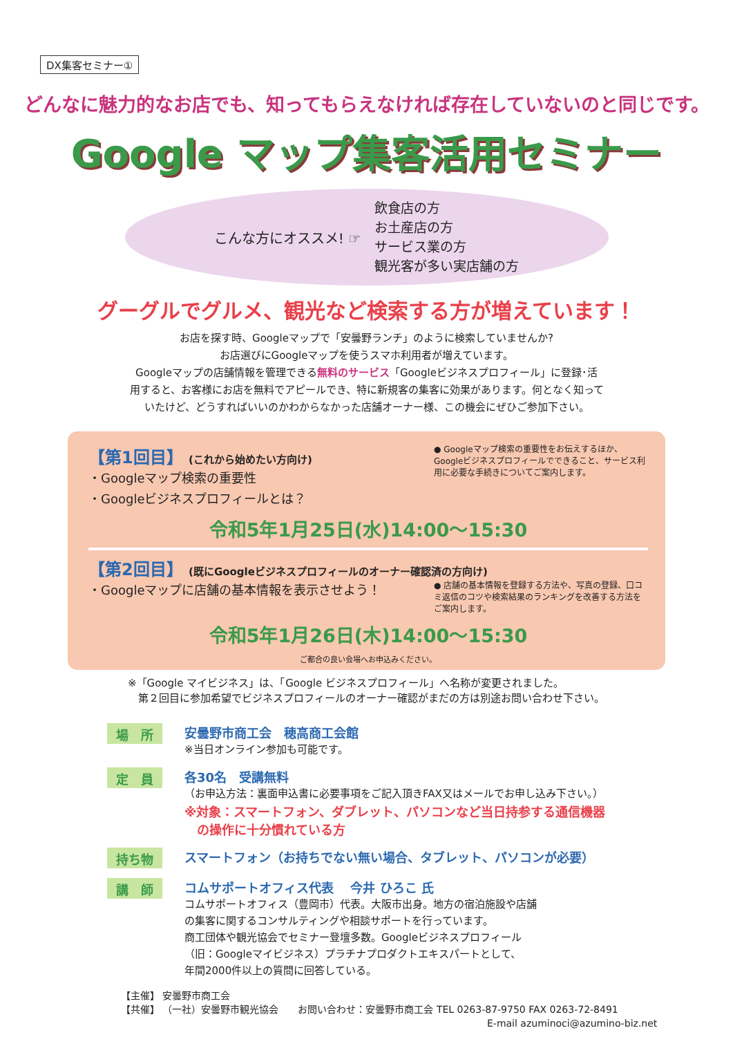DX集客セミナー①
どんなに魅力的なお店でも、知ってもらえなければ存在していないのと同じです。
Google マップ集客活用セミナー
こんな方にオススメ! ☞
飲食店の方
お土産店の方
サービス業の方
観光客が多い実店舗の方
グーグルでグルメ、観光など検索する方が増えています！
お店を探す時、Googleマップで「安曇野ランチ」のように検索していませんか?
お店選びにGoogleマップを使うスマホ利用者が増えています。
Googleマップの店舗情報を管理できる無料のサービス「Googleビジネスプロフィール」に登録･活
用すると、お客様にお店を無料でアピールでき、特に新規客の集客に効果があります。何となく知って
いたけど、どうすればいいのかわからなかった店舗オーナー様、この機会にぜひご参加下さい。
【第1回目】 (これから始めたい方向け)
・Googleマップ検索の重要性
・Googleビジネスプロフィールとは？
● Googleマップ検索の重要性をお伝えするほか、Googleビジネスプロフィールでできること、サービス利用に必要な手続きについてご案内します。
令和5年1月25日(水)14:00～15:30
【第2回目】 (既にGoogleビジネスプロフィールのオーナー確認済の方向け)
・Googleマップに店舗の基本情報を表示させよう！
● 店舗の基本情報を登録する方法や、写真の登録、口コミ返信のコツや検索結果のランキングを改善する方法をご案内します。
令和5年1月26日(木)14:00～15:30
ご都合の良い会場へお申込みください。
※「Google マイビジネス」は、「Google ビジネスプロフィール」へ名称が変更されました。
　第２回目に参加希望でビジネスプロフィールのオーナー確認がまだの方は別途お問い合わせ下さい。
場　所
安曇野市商工会　穂高商工会館
※当日オンライン参加も可能です。
定　員
各30名　受講無料
（お申込方法：裏面申込書に必要事項をご記入頂きFAX又はメールでお申し込み下さい。）
※対象：スマートフォン、ダブレット、パソコンなど当日持参する通信機器
　の操作に十分慣れている方
持ち物
スマートフォン（お持ちでない無い場合、タブレット、パソコンが必要）
講　師
コムサポートオフィス代表　 今井 ひろこ 氏
コムサポートオフィス（豊岡市）代表。大阪市出身。地方の宿泊施設や店舗
の集客に関するコンサルティングや相談サポートを行っています。
商工団体や観光協会でセミナー登壇多数。Googleビジネスプロフィール
（旧：Googleマイビジネス）プラチナプロダクトエキスパートとして、
年間2000件以上の質問に回答している。
【主催】 安曇野市商工会
【共催】 （一社）安曇野市観光協会　　お問い合わせ：安曇野市商工会 TEL 0263-87-9750 FAX 0263-72-8491
E-mail azuminoci@azumino-biz.net